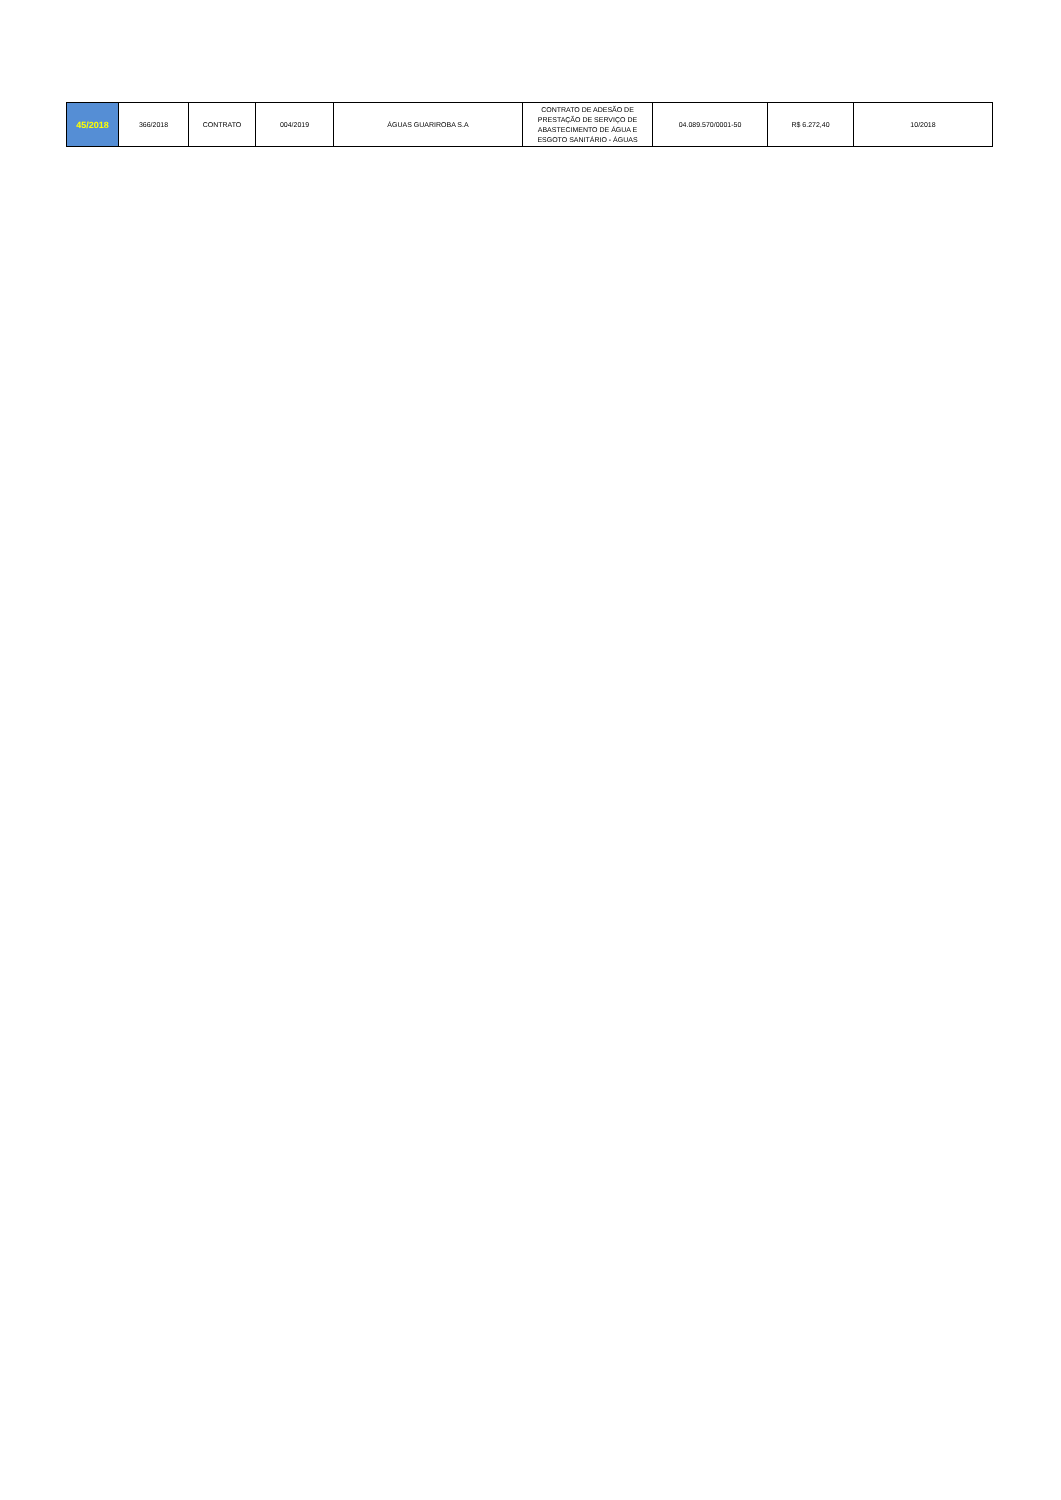| 45/2018 | 366/2018 | CONTRATO | 004/2019 | ÁGUAS GUARIROBA S.A | CONTRATO DE ADESÃO DE PRESTAÇÃO DE SERVIÇO DE ABASTECIMENTO DE ÁGUA E ESGOTO SANITÁRIO - ÁGUAS | 04.089.570/0001-50 | R$ 6.272,40 | 10/2018 |